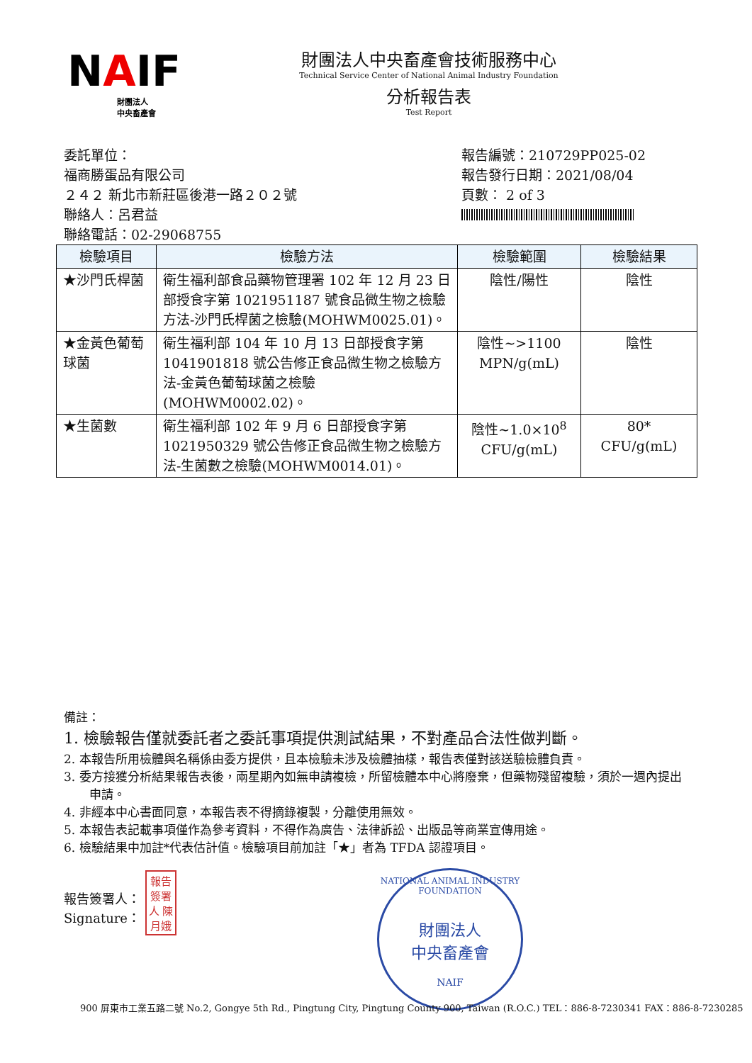NAIF
財團法人
中央畜產會
財團法人中央畜產會技術服務中心
Technical Service Center of National Animal Industry Foundation
分析報告表
Test Report
委託單位：
福商勝蛋品有限公司
２４２ 新北市新莊區後港一路２０２號
聯絡人：呂君益
聯絡電話：02-29068755
報告編號：210729PP025-02
報告發行日期：2021/08/04
頁數： 2 of 3
| 檢驗項目 | 檢驗方法 | 檢驗範圍 | 檢驗結果 |
| --- | --- | --- | --- |
| ★沙門氏桿菌 | 衛生福利部食品藥物管理署 102 年 12 月 23 日部授食字第 1021951187 號食品微生物之檢驗方法-沙門氏桿菌之檢驗(MOHWM0025.01)。 | 陰性/陽性 | 陰性 |
| ★金黃色葡萄球菌 | 衛生福利部 104 年 10 月 13 日部授食字第 1041901818 號公告修正食品微生物之檢驗方法-金黃色葡萄球菌之檢驗(MOHWM0002.02)。 | 陰性~>1100 MPN/g(mL) | 陰性 |
| ★生菌數 | 衛生福利部 102 年 9 月 6 日部授食字第 1021950329 號公告修正食品微生物之檢驗方法-生菌數之檢驗(MOHWM0014.01)。 | 陰性~1.0×10<sup>8</sup> CFU/g(mL) | 80* CFU/g(mL) |
備註：
1. 檢驗報告僅就委託者之委託事項提供測試結果，不對產品合法性做判斷。
2. 本報告所用檢體與名稱係由委方提供，且本檢驗未涉及檢體抽樣，報告表僅對該送驗檢體負責。
3. 委方接獲分析結果報告表後，兩星期內如無申請複檢，所留檢體本中心將廢棄，但藥物殘留複驗，須於一週內提出申請。
4. 非經本中心書面同意，本報告表不得摘錄複製，分離使用無效。
5. 本報告表記載事項僅作為參考資料，不得作為廣告、法律訴訟、出版品等商業宣傳用途。
6. 檢驗結果中加註*代表估計值。檢驗項目前加註「★」者為 TFDA 認證項目。
報告簽署人：
Signature：
報告 簽署人 陳月娥
NATIONAL ANIMAL INDUSTRY FOUNDATION
財團法人
中央畜產會
NAIF
900 屏東市工業五路二號 No.2, Gongye 5th Rd., Pingtung City, Pingtung County 900, Taiwan (R.O.C.) TEL：886-8-7230341 FAX：886-8-7230285